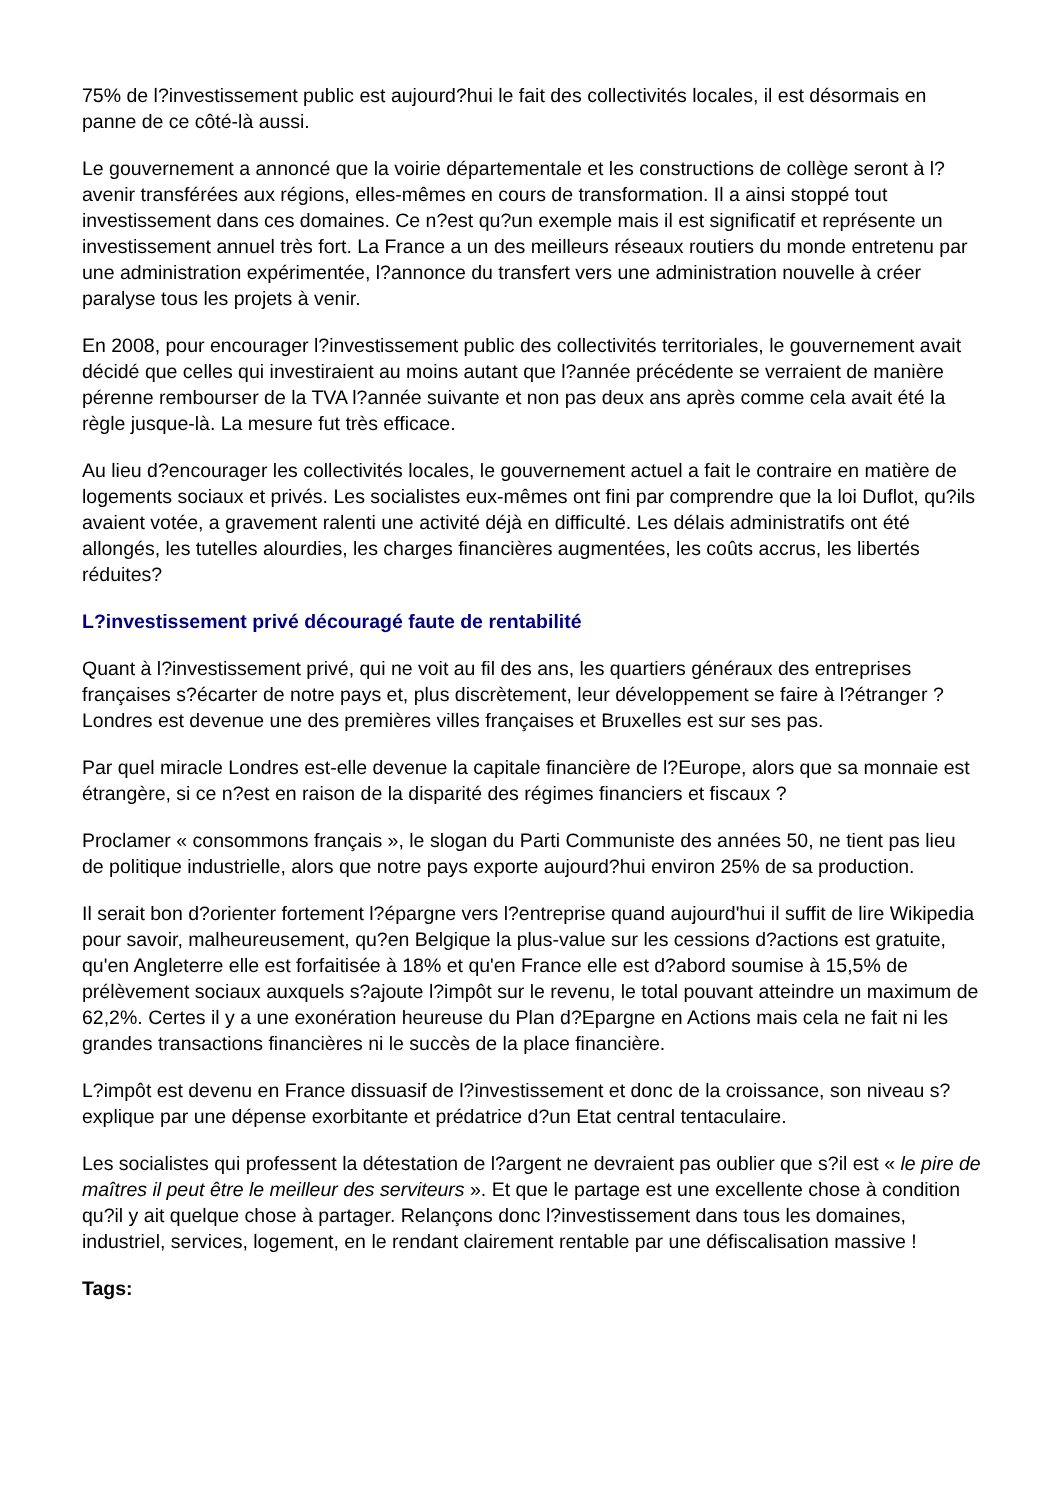75% de l?investissement public est aujourd?hui le fait des collectivités locales, il est désormais en panne de ce côté-là aussi.
Le gouvernement a annoncé que la voirie départementale et les constructions de collège seront à l?avenir transférées aux régions, elles-mêmes en cours de transformation. Il a ainsi stoppé tout investissement dans ces domaines. Ce n?est qu?un exemple mais il est significatif et représente un investissement annuel très fort. La France a un des meilleurs réseaux routiers du monde entretenu par une administration expérimentée, l?annonce du transfert vers une administration nouvelle à créer paralyse tous les projets à venir.
En 2008, pour encourager l?investissement public des collectivités territoriales, le gouvernement avait décidé que celles qui investiraient au moins autant que l?année précédente se verraient de manière pérenne rembourser de la TVA l?année suivante et non pas deux ans après comme cela avait été la règle jusque-là. La mesure fut très efficace.
Au lieu d?encourager les collectivités locales, le gouvernement actuel a fait le contraire en matière de logements sociaux et privés. Les socialistes eux-mêmes ont fini par comprendre que la loi Duflot, qu?ils avaient votée, a gravement ralenti une activité déjà en difficulté. Les délais administratifs ont été allongés, les tutelles alourdies, les charges financières augmentées, les coûts accrus, les libertés réduites?
L?investissement privé découragé faute de rentabilité
Quant à l?investissement privé, qui ne voit au fil des ans, les quartiers généraux des entreprises françaises s?écarter de notre pays et, plus discrètement, leur développement se faire à l?étranger ? Londres est devenue une des premières villes françaises et Bruxelles est sur ses pas.
Par quel miracle Londres est-elle devenue la capitale financière de l?Europe, alors que sa monnaie est étrangère, si ce n?est en raison de la disparité des régimes financiers et fiscaux ?
Proclamer « consommons français », le slogan du Parti Communiste des années 50, ne tient pas lieu de politique industrielle, alors que notre pays exporte aujourd?hui environ 25% de sa production.
Il serait bon d?orienter fortement l?épargne vers l?entreprise quand aujourd'hui il suffit de lire Wikipedia pour savoir, malheureusement, qu?en Belgique la plus-value sur les cessions d?actions est gratuite, qu'en Angleterre elle est forfaitisée à 18% et qu'en France elle est d?abord soumise à 15,5% de prélèvement sociaux auxquels s?ajoute l?impôt sur le revenu, le total pouvant atteindre un maximum de 62,2%. Certes il y a une exonération heureuse du Plan d?Epargne en Actions mais cela ne fait ni les grandes transactions financières ni le succès de la place financière.
L?impôt est devenu en France dissuasif de l?investissement et donc de la croissance, son niveau s?explique par une dépense exorbitante et prédatrice d?un Etat central tentaculaire.
Les socialistes qui professent la détestation de l?argent ne devraient pas oublier que s?il est « le pire de maîtres il peut être le meilleur des serviteurs ». Et que le partage est une excellente chose à condition qu?il y ait quelque chose à partager. Relançons donc l?investissement dans tous les domaines, industriel, services, logement, en le rendant clairement rentable par une défiscalisation massive !
Tags: